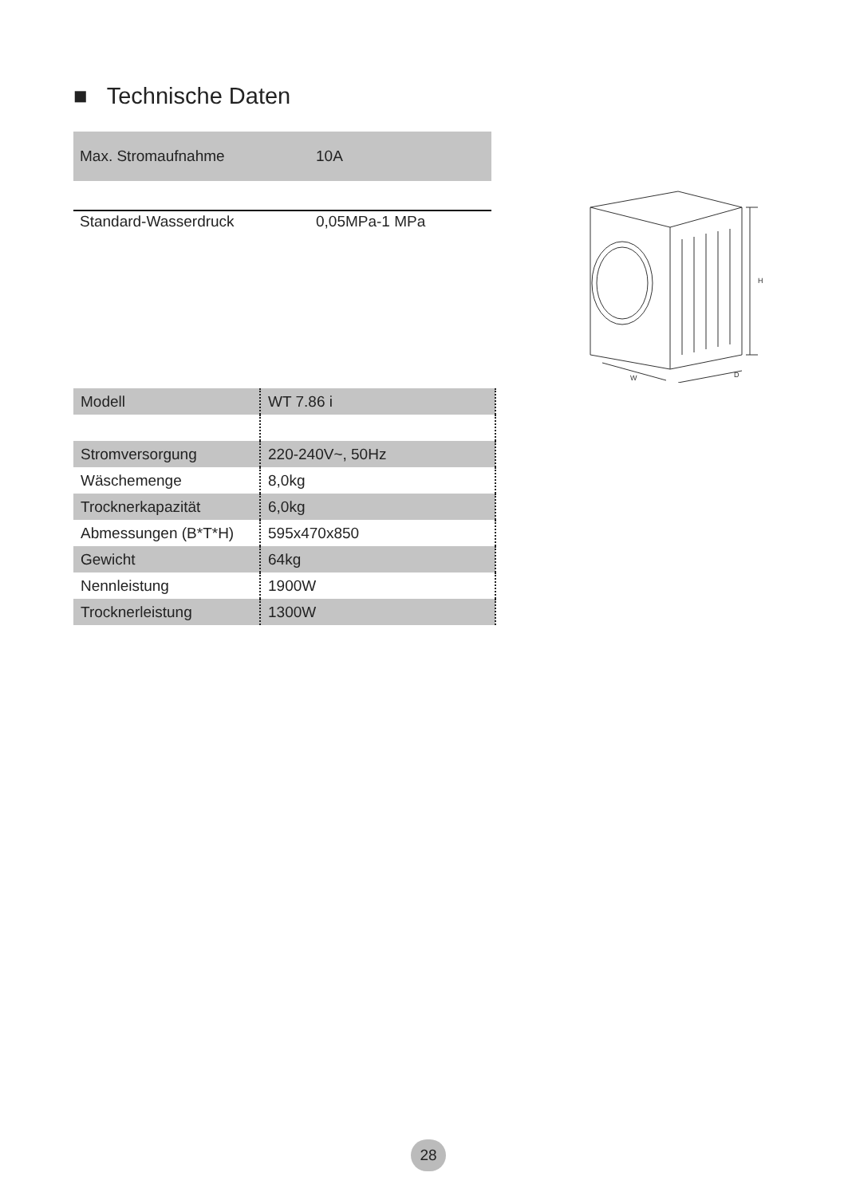■ Technische Daten
| Max. Stromaufnahme | 10A |
| Standard-Wasserdruck | 0,05MPa-1 MPa |
H
W
D
| Modell | WT 7.86 i |
| Stromversorgung | 220-240V~, 50Hz |
| Wäschemenge | 8,0kg |
| Trocknerkapazität | 6,0kg |
| Abmessungen (B*T*H) | 595x470x850 |
| Gewicht | 64kg |
| Nennleistung | 1900W |
| Trocknerleistung | 1300W |
28